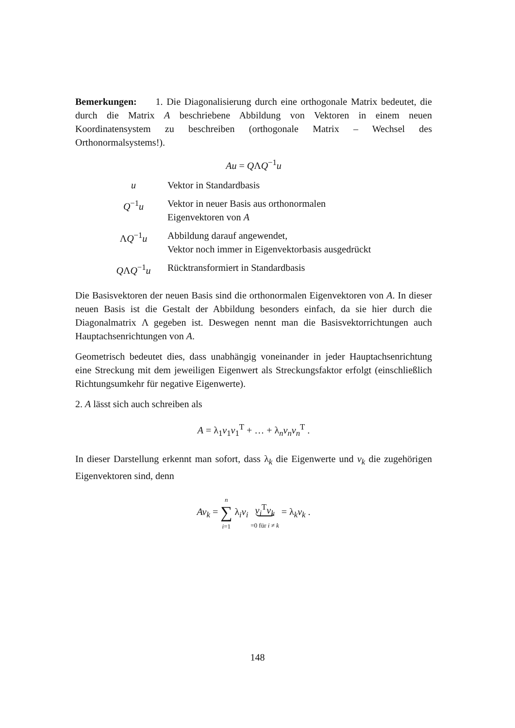Bemerkungen: 1. Die Diagonalisierung durch eine orthogonale Matrix bedeutet, die durch die Matrix A beschriebene Abbildung von Vektoren in einem neuen Koordinatensystem zu beschreiben (orthogonale Matrix – Wechsel des Orthonormalsystems!).
Au = QΛQ<sup>−1</sup>u
| u | Vektor in Standardbasis |
| Q<sup>−1</sup> u | Vektor in neuer Basis aus orthonormalen Eigenvektoren von A |
| Λ Q<sup>−1</sup> u | Abbildung darauf angewendet, Vektor noch immer in Eigenvektorbasis ausgedrückt |
| Q Λ Q<sup>−1</sup> u | Rücktransformiert in Standardbasis |
Die Basisvektoren der neuen Basis sind die orthonormalen Eigenvektoren von A. In dieser neuen Basis ist die Gestalt der Abbildung besonders einfach, da sie hier durch die Diagonalmatrix Λ gegeben ist. Deswegen nennt man die Basisvektorrichtungen auch Hauptachsenrichtungen von A.
Geometrisch bedeutet dies, dass unabhängig voneinander in jeder Hauptachsenrichtung eine Streckung mit dem jeweiligen Eigenwert als Streckungsfaktor erfolgt (einschließlich Richtungsumkehr für negative Eigenwerte).
2. A lässt sich auch schreiben als
A = λ<sub>1</sub>v<sub>1</sub>v<sub>1</sub><sup>T</sup> + … + λ<sub>n</sub>v<sub>n</sub>v<sub>n</sub><sup>T</sup> .
In dieser Darstellung erkennt man sofort, dass λ<sub>k</sub> die Eigenwerte und v<sub>k</sub> die zugehörigen Eigenvektoren sind, denn
Av<sub>k</sub> = n
∑
i=1 λ<sub>i</sub>v<sub>i</sub> v<sub>i</sub><sup>T</sup>v<sub>k</sub>
=0 für i ≠ k = λ<sub>k</sub>v<sub>k</sub> .
148